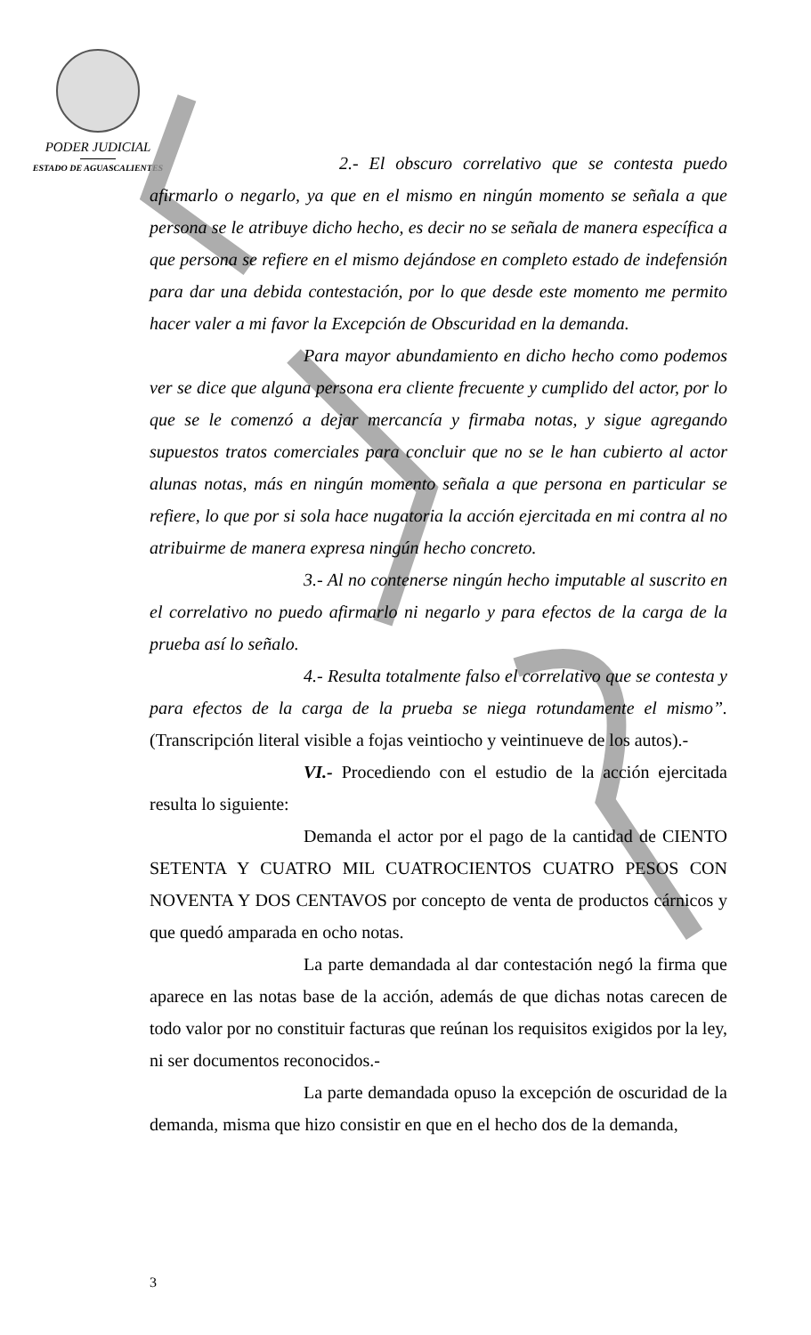PODER JUDICIAL
ESTADO DE AGUASCALIENTES
2.- El obscuro correlativo que se contesta puedo afirmarlo o negarlo, ya que en el mismo en ningún momento se señala a que persona se le atribuye dicho hecho, es decir no se señala de manera específica a que persona se refiere en el mismo dejándose en completo estado de indefensión para dar una debida contestación, por lo que desde este momento me permito hacer valer a mi favor la Excepción de Obscuridad en la demanda.
Para mayor abundamiento en dicho hecho como podemos ver se dice que alguna persona era cliente frecuente y cumplido del actor, por lo que se le comenzó a dejar mercancía y firmaba notas, y sigue agregando supuestos tratos comerciales para concluir que no se le han cubierto al actor alunas notas, más en ningún momento señala a que persona en particular se refiere, lo que por si sola hace nugatoria la acción ejercitada en mi contra al no atribuirme de manera expresa ningún hecho concreto.
3.- Al no contenerse ningún hecho imputable al suscrito en el correlativo no puedo afirmarlo ni negarlo y para efectos de la carga de la prueba así lo señalo.
4.- Resulta totalmente falso el correlativo que se contesta y para efectos de la carga de la prueba se niega rotundamente el mismo”. (Transcripción literal visible a fojas veintiocho y veintinueve de los autos).-
VI.- Procediendo con el estudio de la acción ejercitada resulta lo siguiente:
Demanda el actor por el pago de la cantidad de CIENTO SETENTA Y CUATRO MIL CUATROCIENTOS CUATRO PESOS CON NOVENTA Y DOS CENTAVOS por concepto de venta de productos cárnicos y que quedó amparada en ocho notas.
La parte demandada al dar contestación negó la firma que aparece en las notas base de la acción, además de que dichas notas carecen de todo valor por no constituir facturas que reúnan los requisitos exigidos por la ley, ni ser documentos reconocidos.-
La parte demandada opuso la excepción de oscuridad de la demanda, misma que hizo consistir en que en el hecho dos de la demanda,
3